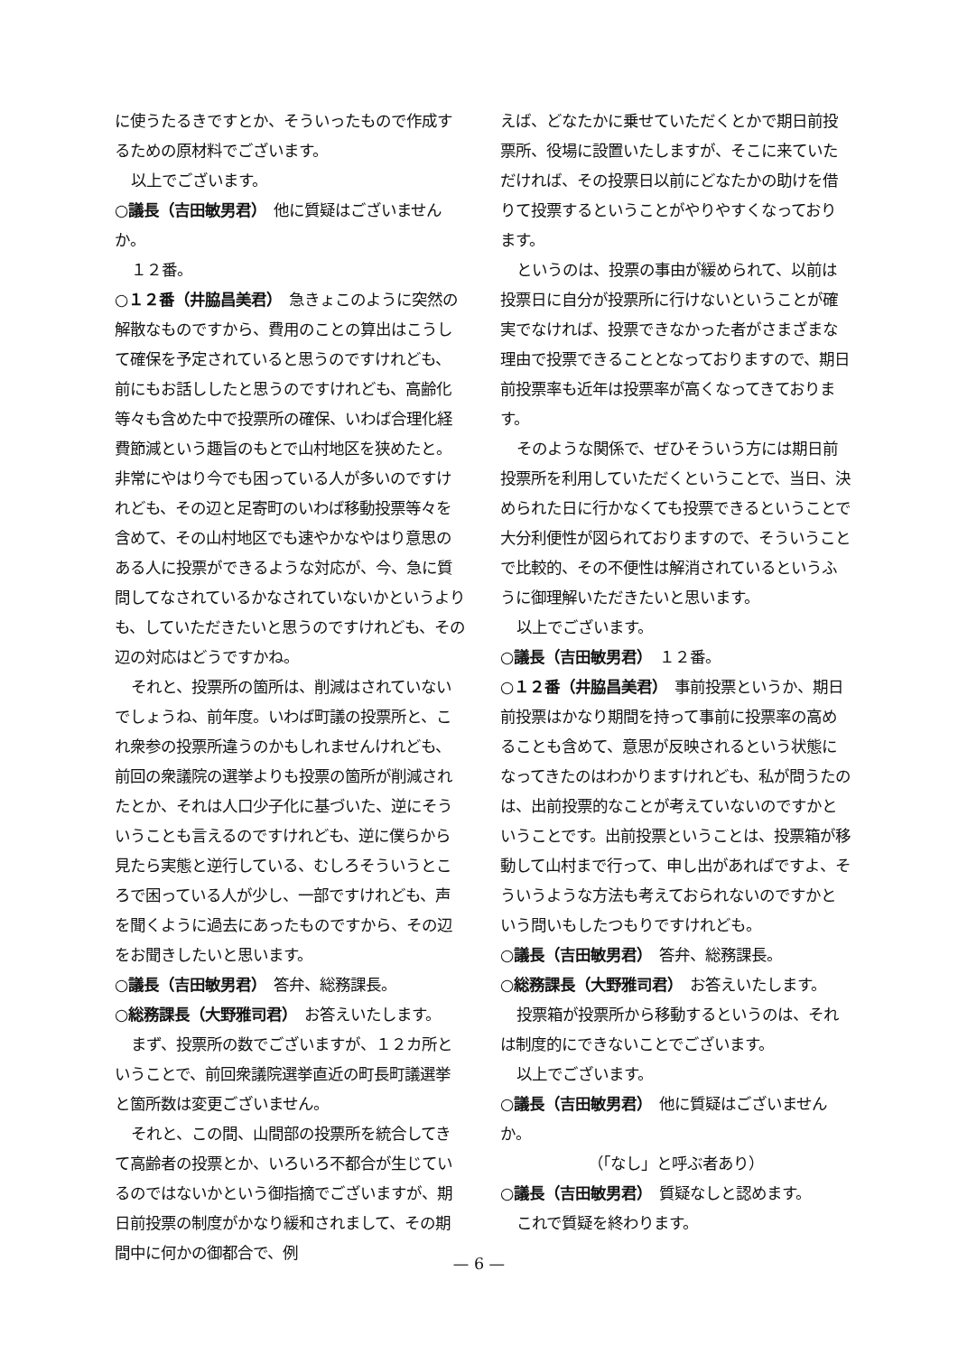に使うたるきですとか、そういったもので作成するための原材料でございます。
以上でございます。
○議長（吉田敏男君）　他に質疑はございませんか。
１２番。
○１２番（井脇昌美君）　急きょこのように突然の解散なものですから、費用のことの算出はこうして確保を予定されていると思うのですけれども、前にもお話ししたと思うのですけれども、高齢化等々も含めた中で投票所の確保、いわば合理化経費節減という趣旨のもとで山村地区を狭めたと。非常にやはり今でも困っている人が多いのですけれども、その辺と足寄町のいわば移動投票等々を含めて、その山村地区でも速やかなやはり意思のある人に投票ができるような対応が、今、急に質問してなされているかなされていないかというよりも、していただきたいと思うのですけれども、その辺の対応はどうですかね。
それと、投票所の箇所は、削減はされていないでしょうね、前年度。いわば町議の投票所と、これ衆参の投票所違うのかもしれませんけれども、前回の衆議院の選挙よりも投票の箇所が削減されたとか、それは人口少子化に基づいた、逆にそういうことも言えるのですけれども、逆に僕らから見たら実態と逆行している、むしろそういうところで困っている人が少し、一部ですけれども、声を聞くように過去にあったものですから、その辺をお聞きしたいと思います。
○議長（吉田敏男君）　答弁、総務課長。
○総務課長（大野雅司君）　お答えいたします。
まず、投票所の数でございますが、１２カ所ということで、前回衆議院選挙直近の町長町議選挙と箇所数は変更ございません。
それと、この間、山間部の投票所を統合してきて高齢者の投票とか、いろいろ不都合が生じているのではないかという御指摘でございますが、期日前投票の制度がかなり緩和されまして、その期間中に何かの御都合で、例
えば、どなたかに乗せていただくとかで期日前投票所、役場に設置いたしますが、そこに来ていただければ、その投票日以前にどなたかの助けを借りて投票するということがやりやすくなっております。
というのは、投票の事由が緩められて、以前は投票日に自分が投票所に行けないということが確実でなければ、投票できなかった者がさまざまな理由で投票できることとなっておりますので、期日前投票率も近年は投票率が高くなってきております。
そのような関係で、ぜひそういう方には期日前投票所を利用していただくということで、当日、決められた日に行かなくても投票できるということで大分利便性が図られておりますので、そういうことで比較的、その不便性は解消されているというふうに御理解いただきたいと思います。
以上でございます。
○議長（吉田敏男君）　１２番。
○１２番（井脇昌美君）　事前投票というか、期日前投票はかなり期間を持って事前に投票率の高めることも含めて、意思が反映されるという状態になってきたのはわかりますけれども、私が問うたのは、出前投票的なことが考えていないのですかということです。出前投票ということは、投票箱が移動して山村まで行って、申し出があればですよ、そういうような方法も考えておられないのですかという問いもしたつもりですけれども。
○議長（吉田敏男君）　答弁、総務課長。
○総務課長（大野雅司君）　お答えいたします。
投票箱が投票所から移動するというのは、それは制度的にできないことでございます。
以上でございます。
○議長（吉田敏男君）　他に質疑はございませんか。
（「なし」と呼ぶ者あり）
○議長（吉田敏男君）　質疑なしと認めます。
これで質疑を終わります。
— 6 —